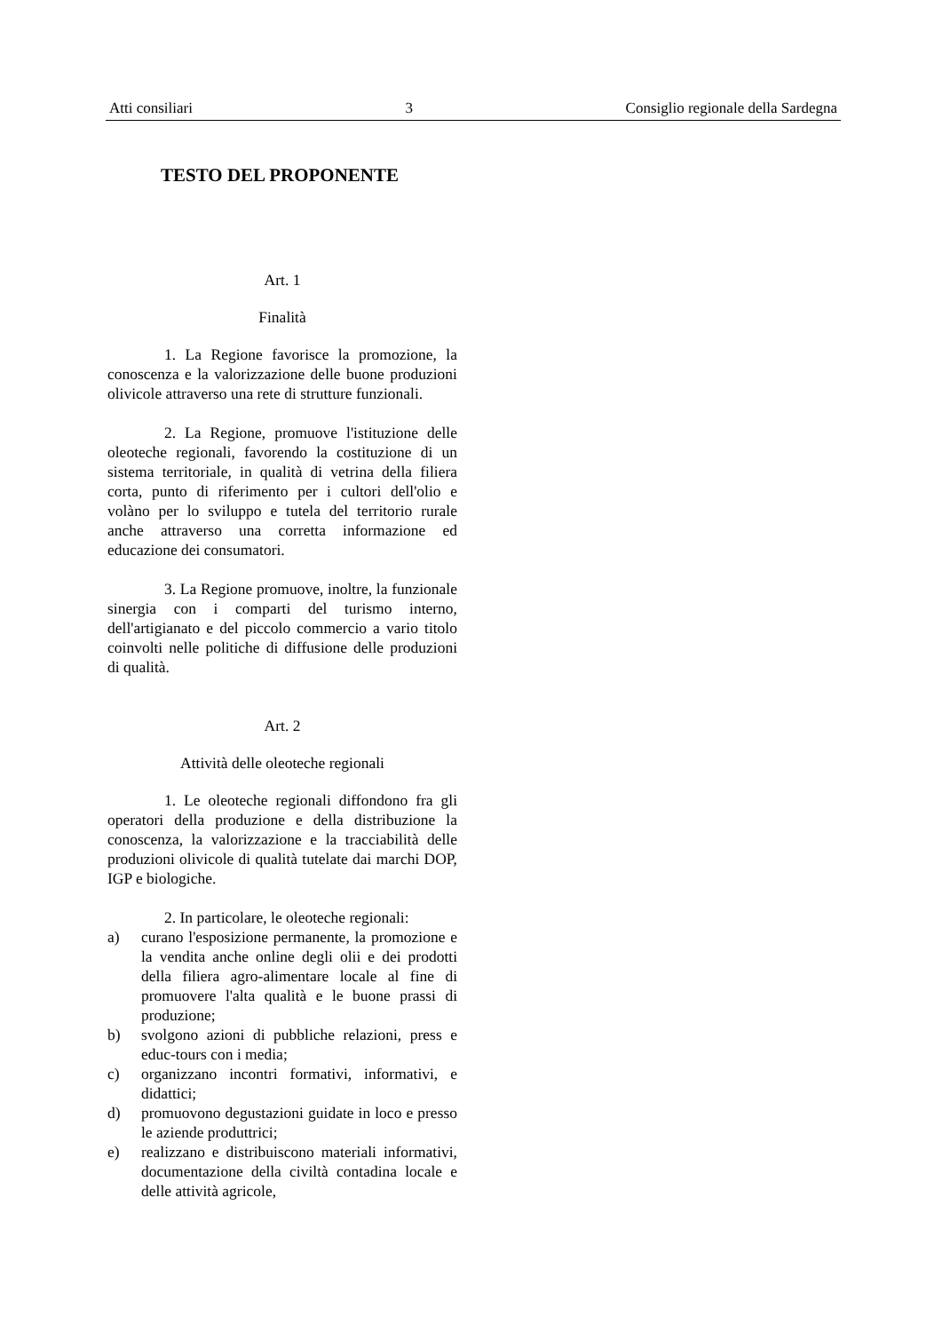Atti consiliari 3 Consiglio regionale della Sardegna
TESTO DEL PROPONENTE
Art. 1
Finalità
1. La Regione favorisce la promozione, la conoscenza e la valorizzazione delle buone produzioni olivicole attraverso una rete di strutture funzionali.
2. La Regione, promuove l'istituzione delle oleoteche regionali, favorendo la costituzione di un sistema territoriale, in qualità di vetrina della filiera corta, punto di riferimento per i cultori dell'olio e volàno per lo sviluppo e tutela del territorio rurale anche attraverso una corretta informazione ed educazione dei consumatori.
3. La Regione promuove, inoltre, la funzionale sinergia con i comparti del turismo interno, dell'artigianato e del piccolo commercio a vario titolo coinvolti nelle politiche di diffusione delle produzioni di qualità.
Art. 2
Attività delle oleoteche regionali
1. Le oleoteche regionali diffondono fra gli operatori della produzione e della distribuzione la conoscenza, la valorizzazione e la tracciabilità delle produzioni olivicole di qualità tutelate dai marchi DOP, IGP e biologiche.
2. In particolare, le oleoteche regionali:
a) curano l'esposizione permanente, la promozione e la vendita anche online degli olii e dei prodotti della filiera agro-alimentare locale al fine di promuovere l'alta qualità e le buone prassi di produzione;
b) svolgono azioni di pubbliche relazioni, press e educ-tours con i media;
c) organizzano incontri formativi, informativi, e didattici;
d) promuovono degustazioni guidate in loco e presso le aziende produttrici;
e) realizzano e distribuiscono materiali informativi, documentazione della civiltà contadina locale e delle attività agricole,